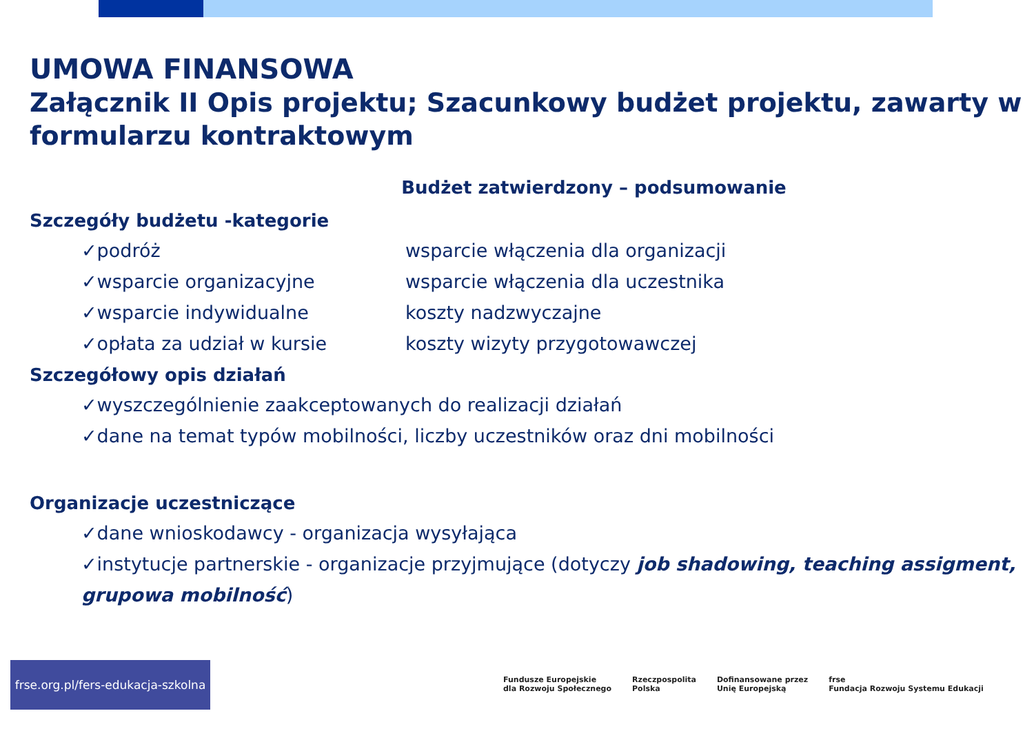UMOWA FINANSOWA
Załącznik II Opis projektu; Szacunkowy budżet projektu, zawarty w formularzu kontraktowym
Budżet zatwierdzony – podsumowanie
Szczegóły budżetu -kategorie
✓podróż wsparcie włączenia dla organizacji
✓wsparcie organizacyjne wsparcie włączenia dla uczestnika
✓wsparcie indywidualne koszty nadzwyczajne
✓opłata za udział w kursie koszty wizyty przygotowawczej
Szczegółowy opis działań
✓wyszczególnienie zaakceptowanych do realizacji działań
✓dane na temat typów mobilności, liczby uczestników oraz dni mobilności
Organizacje uczestniczące
✓dane wnioskodawcy - organizacja wysyłająca
✓instytucje partnerskie - organizacje przyjmujące (dotyczy job shadowing, teaching assigment, grupowa mobilność)
frse.org.pl/fers-edukacja-szkolna
Fundusze Europejskie
dla Rozwoju Społecznego Rzeczpospolita
Polska Dofinansowane przez
Unię Europejską frse
Fundacja Rozwoju Systemu Edukacji